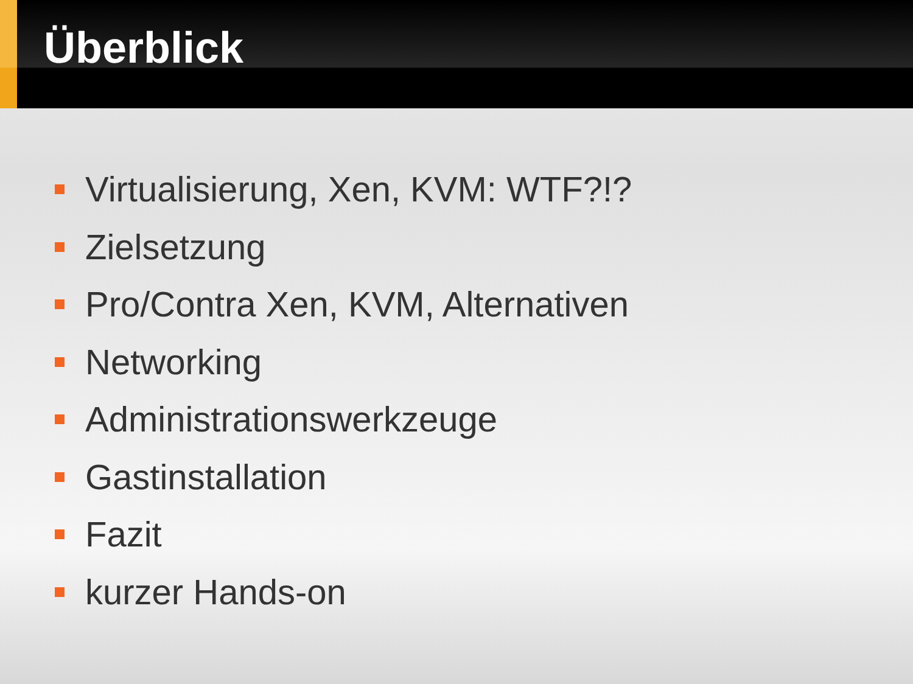Überblick
Virtualisierung, Xen, KVM: WTF?!?
Zielsetzung
Pro/Contra Xen, KVM, Alternativen
Networking
Administrationswerkzeuge
Gastinstallation
Fazit
kurzer Hands-on